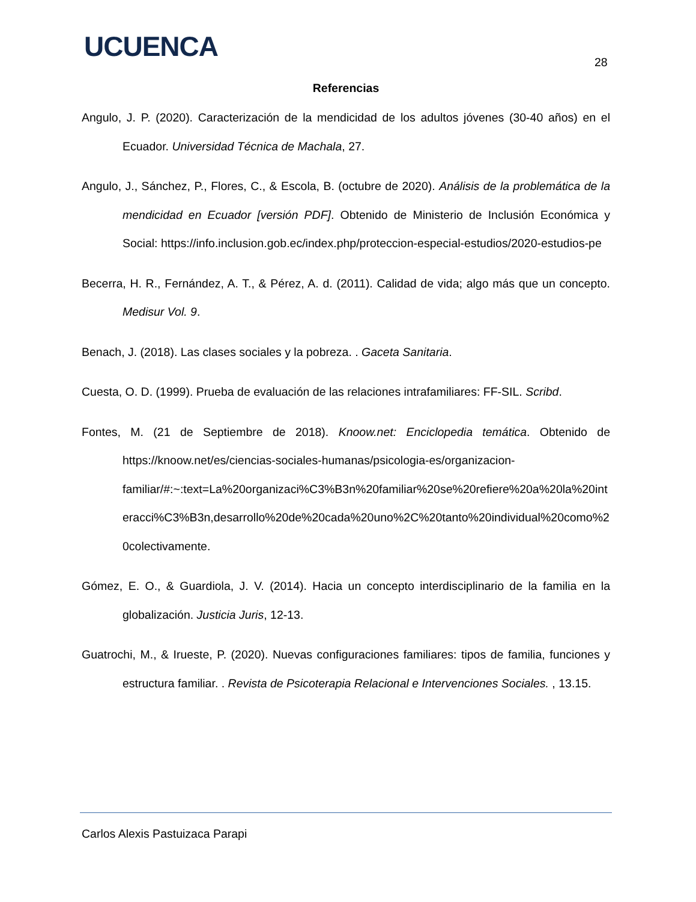UCUENCA 28
Referencias
Angulo, J. P. (2020). Caracterización de la mendicidad de los adultos jóvenes (30-40 años) en el Ecuador. Universidad Técnica de Machala, 27.
Angulo, J., Sánchez, P., Flores, C., & Escola, B. (octubre de 2020). Análisis de la problemática de la mendicidad en Ecuador [versión PDF]. Obtenido de Ministerio de Inclusión Económica y Social: https://info.inclusion.gob.ec/index.php/proteccion-especial-estudios/2020-estudios-pe
Becerra, H. R., Fernández, A. T., & Pérez, A. d. (2011). Calidad de vida; algo más que un concepto. Medisur Vol. 9.
Benach, J. (2018). Las clases sociales y la pobreza. . Gaceta Sanitaria.
Cuesta, O. D. (1999). Prueba de evaluación de las relaciones intrafamiliares: FF-SIL. Scribd.
Fontes, M. (21 de Septiembre de 2018). Knoow.net: Enciclopedia temática. Obtenido de https://knoow.net/es/ciencias-sociales-humanas/psicologia-es/organizacion-familiar/#:~:text=La%20organizaci%C3%B3n%20familiar%20se%20refiere%20a%20la%20interacci%C3%B3n,desarrollo%20de%20cada%20uno%2C%20tanto%20individual%20como%20colectivamente.
Gómez, E. O., & Guardiola, J. V. (2014). Hacia un concepto interdisciplinario de la familia en la globalización. Justicia Juris, 12-13.
Guatrochi, M., & Irueste, P. (2020). Nuevas configuraciones familiares: tipos de familia, funciones y estructura familiar. . Revista de Psicoterapia Relacional e Intervenciones Sociales. , 13.15.
Carlos Alexis Pastuizaca Parapi